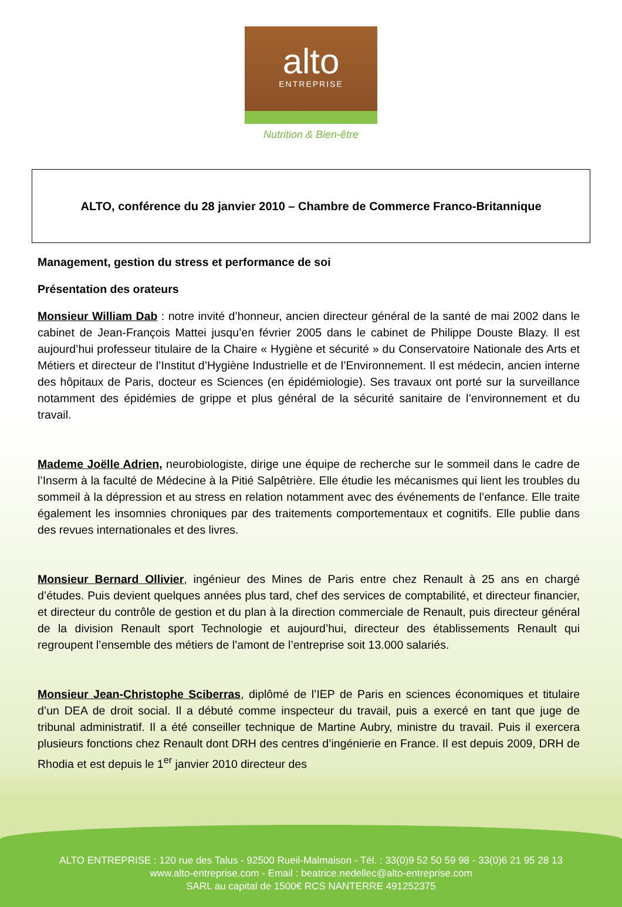alto
ENTREPRISE
Nutrition & Bien-être
ALTO, conférence du 28 janvier 2010 – Chambre de Commerce Franco-Britannique
Management, gestion du stress et performance de soi
Présentation des orateurs
Monsieur William Dab : notre invité d’honneur, ancien directeur général de la santé de mai 2002 dans le cabinet de Jean-François Mattei jusqu’en février 2005 dans le cabinet de Philippe Douste Blazy. Il est aujourd’hui professeur titulaire de la Chaire « Hygiène et sécurité » du Conservatoire Nationale des Arts et Métiers et directeur de l’Institut d’Hygiène Industrielle et de l’Environnement. Il est médecin, ancien interne des hôpitaux de Paris, docteur es Sciences (en épidémiologie). Ses travaux ont porté sur la surveillance notamment des épidémies de grippe et plus général de la sécurité sanitaire de l’environnement et du travail.
Mademe Joëlle Adrien, neurobiologiste, dirige une équipe de recherche sur le sommeil dans le cadre de l’Inserm à la faculté de Médecine à la Pitié Salpêtrière. Elle étudie les mécanismes qui lient les troubles du sommeil à la dépression et au stress en relation notamment avec des événements de l’enfance. Elle traite également les insomnies chroniques par des traitements comportementaux et cognitifs. Elle publie dans des revues internationales et des livres.
Monsieur Bernard Ollivier, ingénieur des Mines de Paris entre chez Renault à 25 ans en chargé d’études. Puis devient quelques années plus tard, chef des services de comptabilité, et directeur financier, et directeur du contrôle de gestion et du plan à la direction commerciale de Renault, puis directeur général de la division Renault sport Technologie et aujourd’hui, directeur des établissements Renault qui regroupent l’ensemble des métiers de l’amont de l’entreprise soit 13.000 salariés.
Monsieur Jean-Christophe Sciberras, diplômé de l’IEP de Paris en sciences économiques et titulaire d’un DEA de droit social. Il a débuté comme inspecteur du travail, puis a exercé en tant que juge de tribunal administratif. Il a été conseiller technique de Martine Aubry, ministre du travail. Puis il exercera plusieurs fonctions chez Renault dont DRH des centres d’ingénierie en France. Il est depuis 2009, DRH de Rhodia et est depuis le 1<sup>er</sup> janvier 2010 directeur des
ALTO ENTREPRISE : 120 rue des Talus - 92500 Rueil-Malmaison - Tél. : 33(0)9 52 50 59 98 - 33(0)6 21 95 28 13
www.alto-entreprise.com - Email : beatrice.nedellec@alto-entreprise.com
SARL au capital de 1500€ RCS NANTERRE 491252375